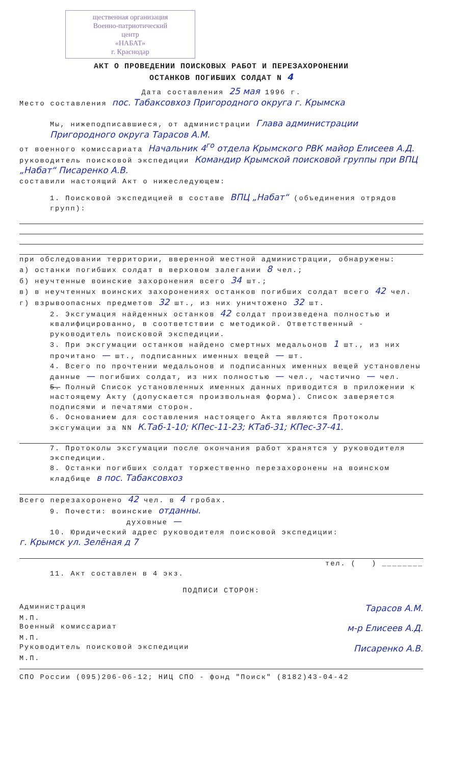щественная организация
Военно-патриотический
центр
«НАБАТ»
г. Краснодар
АКТ О ПРОВЕДЕНИИ ПОИСКОВЫХ РАБОТ И ПЕРЕЗАХОРОНЕНИИ
ОСТАНКОВ ПОГИБШИХ СОЛДАТ N 4
Дата составления 25 мая 1996 г.
Место составления пос. Табаксовхоз Пригородного округа г. Крымска
Мы, нижеподписавшиеся, от администрации Глава администрации Пригородного округа Тарасов А.М.
от военного комиссариата Начальник 4<sup>го</sup> отдела Крымского РВК майор Елисеев А.Д.
руководитель поисковой экспедиции Командир Крымской поисковой группы при ВПЦ „Набат“ Писаренко А.В.
составили настоящий Акт о нижеследующем:
1. Поисковой экспедицией в составе ВПЦ „Набат“ (объединения отрядов групп):
при обследовании территории, вверенной местной администрации, обнаружены:
а) останки погибших солдат в верховом залегании 8 чел.;
б) неучтенные воинские захоронения всего 34 шт.;
в) в неучтенных воинских захоронениях останков погибших солдат всего 42 чел.
г) взрывоопасных предметов 32 шт., из них уничтожено 32 шт.
2. Эксгумация найденных останков 42 солдат произведена полностью и квалифицированно, в соответствии с методикой. Ответственный - руководитель поисковой экспедиции.
3. При эксгумации останков найдено смертных медальонов 1 шт., из них прочитано — шт., подписанных именных вещей — шт.
4. Всего по прочтении медальонов и подписанных именных вещей установлены данные — погибших солдат, из них полностью — чел., частично — чел.
5. Полный Список установленных именных данных приводится в приложении к настоящему Акту (допускается произвольная форма). Список заверяется подписями и печатями сторон.
6. Основанием для составления настоящего Акта являются Протоколы эксгумации за NN К.Таб-1-10; КПес-11-23; КТаб-31; КПес-37-41.
7. Протоколы эксгумации после окончания работ хранятся у руководителя экспедиции.
8. Останки погибших солдат торжественно перезахоронены на воинском кладбище в пос. Табаксовхоз
Всего перезахоронено 42 чел. в 4 гробах.
9. Почести: воинские отданны.
духовные —
10. Юридический адрес руководителя поисковой экспедиции:
г. Крымск ул. Зелёная д 7
тел. ( ) ________
11. Акт составлен в 4 экз.
ПОДПИСИ СТОРОН:
Администрация Тарасов А.М.
М.П.
Военный комиссариат м-р Елисеев А.Д.
М.П.
Руководитель поисковой экспедиции Писаренко А.В.
М.П.
СПО России (095)206-06-12; НИЦ СПО - фонд "Поиск" (8182)43-04-42